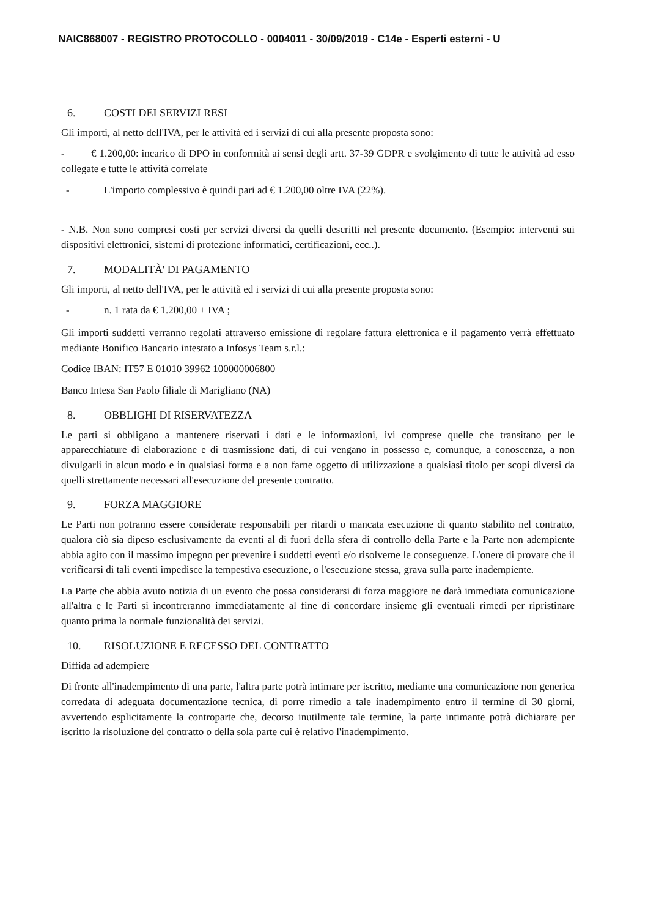NAIC868007 - REGISTRO PROTOCOLLO - 0004011 - 30/09/2019 - C14e - Esperti esterni - U
6. COSTI DEI SERVIZI RESI
Gli importi, al netto dell'IVA, per le attività ed i servizi di cui alla presente proposta sono:
- € 1.200,00: incarico di DPO in conformità ai sensi degli artt. 37-39 GDPR e svolgimento di tutte le attività ad esso collegate e tutte le attività correlate
- L'importo complessivo è quindi pari ad € 1.200,00 oltre IVA (22%).
- N.B. Non sono compresi costi per servizi diversi da quelli descritti nel presente documento. (Esempio: interventi sui dispositivi elettronici, sistemi di protezione informatici, certificazioni, ecc..).
7. MODALITÀ' DI PAGAMENTO
Gli importi, al netto dell'IVA, per le attività ed i servizi di cui alla presente proposta sono:
- n. 1 rata da € 1.200,00 + IVA ;
Gli importi suddetti verranno regolati attraverso emissione di regolare fattura elettronica e il pagamento verrà effettuato mediante Bonifico Bancario intestato a Infosys Team s.r.l.:
Codice IBAN: IT57 E 01010 39962 100000006800
Banco Intesa San Paolo filiale di Marigliano (NA)
8. OBBLIGHI DI RISERVATEZZA
Le parti si obbligano a mantenere riservati i dati e le informazioni, ivi comprese quelle che transitano per le apparecchiature di elaborazione e di trasmissione dati, di cui vengano in possesso e, comunque, a conoscenza, a non divulgarli in alcun modo e in qualsiasi forma e a non farne oggetto di utilizzazione a qualsiasi titolo per scopi diversi da quelli strettamente necessari all'esecuzione del presente contratto.
9. FORZA MAGGIORE
Le Parti non potranno essere considerate responsabili per ritardi o mancata esecuzione di quanto stabilito nel contratto, qualora ciò sia dipeso esclusivamente da eventi al di fuori della sfera di controllo della Parte e la Parte non adempiente abbia agito con il massimo impegno per prevenire i suddetti eventi e/o risolverne le conseguenze. L'onere di provare che il verificarsi di tali eventi impedisce la tempestiva esecuzione, o l'esecuzione stessa, grava sulla parte inadempiente.
La Parte che abbia avuto notizia di un evento che possa considerarsi di forza maggiore ne darà immediata comunicazione all'altra e le Parti si incontreranno immediatamente al fine di concordare insieme gli eventuali rimedi per ripristinare quanto prima la normale funzionalità dei servizi.
10. RISOLUZIONE E RECESSO DEL CONTRATTO
Diffida ad adempiere
Di fronte all'inadempimento di una parte, l'altra parte potrà intimare per iscritto, mediante una comunicazione non generica corredata di adeguata documentazione tecnica, di porre rimedio a tale inadempimento entro il termine di 30 giorni, avvertendo esplicitamente la controparte che, decorso inutilmente tale termine, la parte intimante potrà dichiarare per iscritto la risoluzione del contratto o della sola parte cui è relativo l'inadempimento.